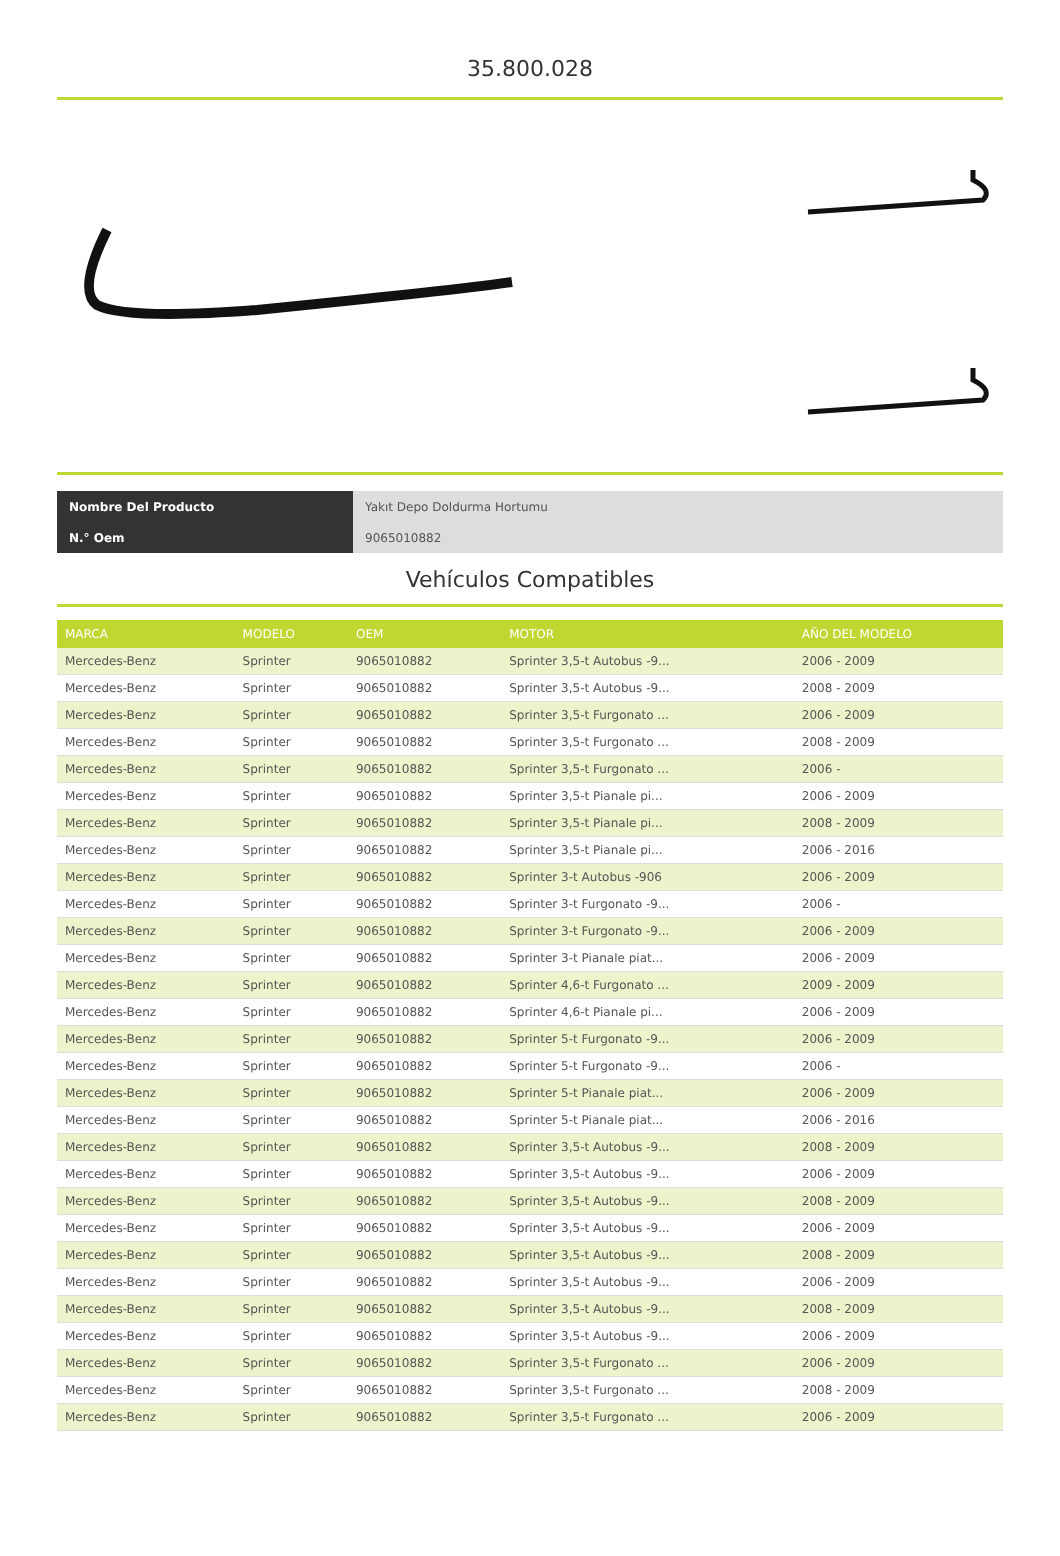35.800.028
| Nombre Del Producto | Yakıt Depo Doldurma Hortumu |
| N.° Oem | 9065010882 |
Vehículos Compatibles
| MARCA | MODELO | OEM | MOTOR | AÑO DEL MODELO |
| --- | --- | --- | --- | --- |
| Mercedes-Benz | Sprinter | 9065010882 | Sprinter 3,5-t Autobus -9... | 2006 - 2009 |
| Mercedes-Benz | Sprinter | 9065010882 | Sprinter 3,5-t Autobus -9... | 2008 - 2009 |
| Mercedes-Benz | Sprinter | 9065010882 | Sprinter 3,5-t Furgonato ... | 2006 - 2009 |
| Mercedes-Benz | Sprinter | 9065010882 | Sprinter 3,5-t Furgonato ... | 2008 - 2009 |
| Mercedes-Benz | Sprinter | 9065010882 | Sprinter 3,5-t Furgonato ... | 2006 - |
| Mercedes-Benz | Sprinter | 9065010882 | Sprinter 3,5-t Pianale pi... | 2006 - 2009 |
| Mercedes-Benz | Sprinter | 9065010882 | Sprinter 3,5-t Pianale pi... | 2008 - 2009 |
| Mercedes-Benz | Sprinter | 9065010882 | Sprinter 3,5-t Pianale pi... | 2006 - 2016 |
| Mercedes-Benz | Sprinter | 9065010882 | Sprinter 3-t Autobus -906 | 2006 - 2009 |
| Mercedes-Benz | Sprinter | 9065010882 | Sprinter 3-t Furgonato -9... | 2006 - |
| Mercedes-Benz | Sprinter | 9065010882 | Sprinter 3-t Furgonato -9... | 2006 - 2009 |
| Mercedes-Benz | Sprinter | 9065010882 | Sprinter 3-t Pianale piat... | 2006 - 2009 |
| Mercedes-Benz | Sprinter | 9065010882 | Sprinter 4,6-t Furgonato ... | 2009 - 2009 |
| Mercedes-Benz | Sprinter | 9065010882 | Sprinter 4,6-t Pianale pi... | 2006 - 2009 |
| Mercedes-Benz | Sprinter | 9065010882 | Sprinter 5-t Furgonato -9... | 2006 - 2009 |
| Mercedes-Benz | Sprinter | 9065010882 | Sprinter 5-t Furgonato -9... | 2006 - |
| Mercedes-Benz | Sprinter | 9065010882 | Sprinter 5-t Pianale piat... | 2006 - 2009 |
| Mercedes-Benz | Sprinter | 9065010882 | Sprinter 5-t Pianale piat... | 2006 - 2016 |
| Mercedes-Benz | Sprinter | 9065010882 | Sprinter 3,5-t Autobus -9... | 2008 - 2009 |
| Mercedes-Benz | Sprinter | 9065010882 | Sprinter 3,5-t Autobus -9... | 2006 - 2009 |
| Mercedes-Benz | Sprinter | 9065010882 | Sprinter 3,5-t Autobus -9... | 2008 - 2009 |
| Mercedes-Benz | Sprinter | 9065010882 | Sprinter 3,5-t Autobus -9... | 2006 - 2009 |
| Mercedes-Benz | Sprinter | 9065010882 | Sprinter 3,5-t Autobus -9... | 2008 - 2009 |
| Mercedes-Benz | Sprinter | 9065010882 | Sprinter 3,5-t Autobus -9... | 2006 - 2009 |
| Mercedes-Benz | Sprinter | 9065010882 | Sprinter 3,5-t Autobus -9... | 2008 - 2009 |
| Mercedes-Benz | Sprinter | 9065010882 | Sprinter 3,5-t Autobus -9... | 2006 - 2009 |
| Mercedes-Benz | Sprinter | 9065010882 | Sprinter 3,5-t Furgonato ... | 2006 - 2009 |
| Mercedes-Benz | Sprinter | 9065010882 | Sprinter 3,5-t Furgonato ... | 2008 - 2009 |
| Mercedes-Benz | Sprinter | 9065010882 | Sprinter 3,5-t Furgonato ... | 2006 - 2009 |